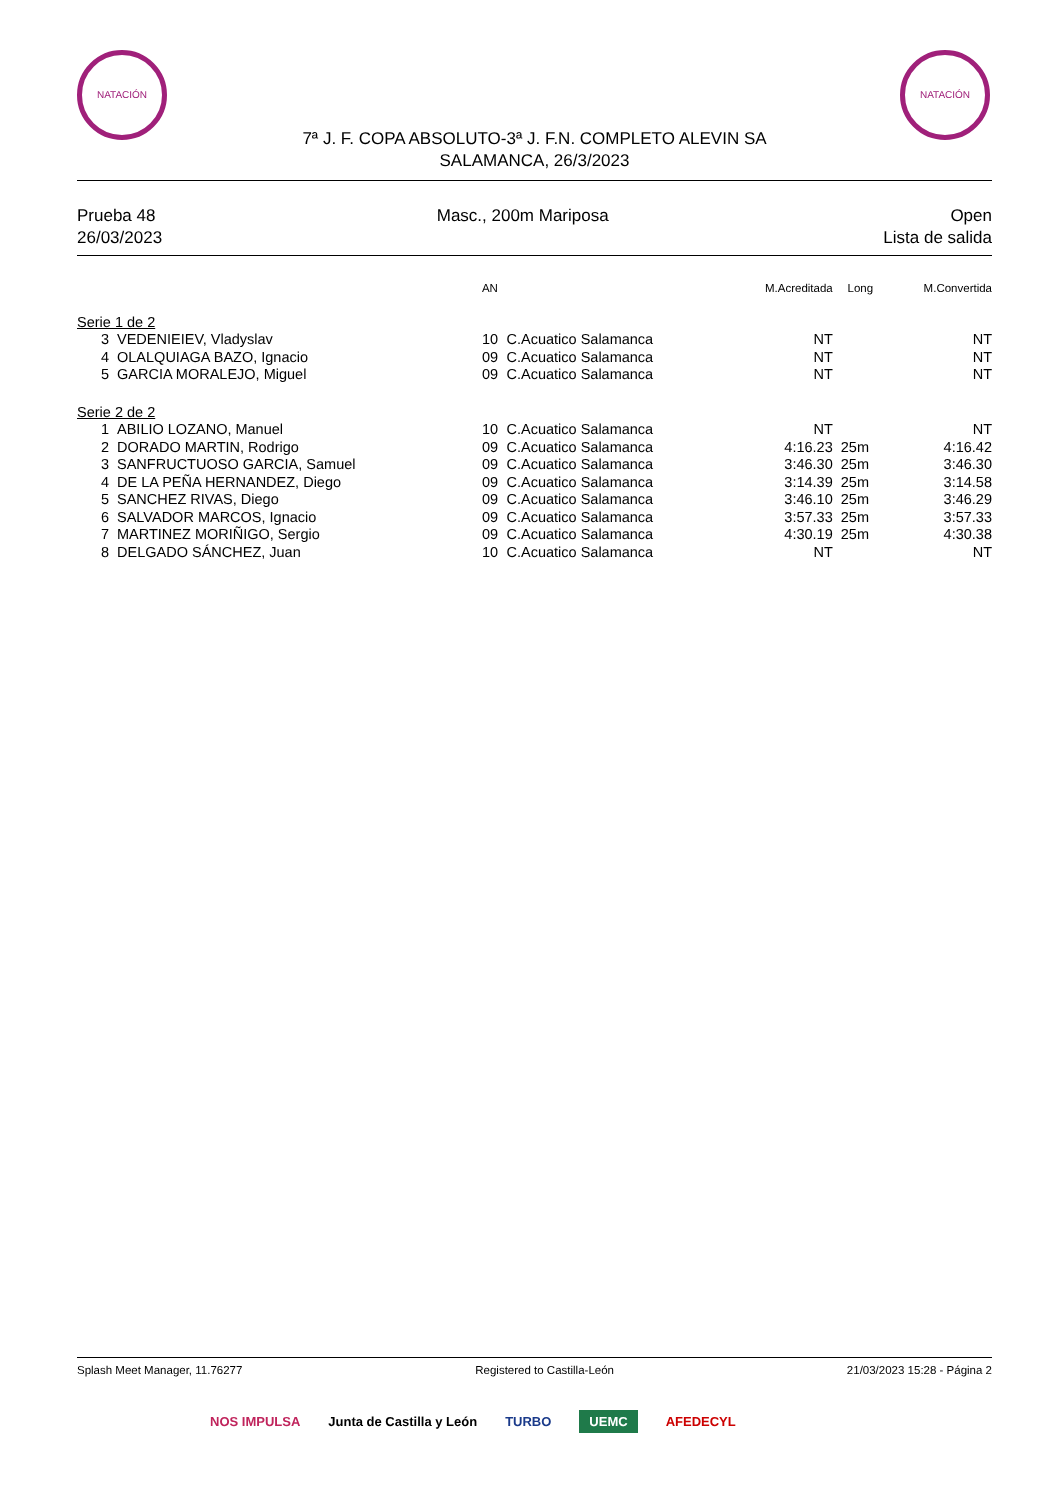NATACIÓN NATACIÓN
7ª J. F. COPA ABSOLUTO-3ª J. F.N. COMPLETO ALEVIN SA
SALAMANCA, 26/3/2023
Prueba 48
26/03/2023
Masc., 200m Mariposa Open
Lista de salida
| | | AN | | M.Acreditada | Long | M.Convertida |
| --- | --- | --- | --- | --- | --- | --- |
| Serie 1 de 2 | | | | | | |
| 3 | VEDENIEIEV, Vladyslav | 10 | C.Acuatico Salamanca | NT | | NT |
| 4 | OLALQUIAGA BAZO, Ignacio | 09 | C.Acuatico Salamanca | NT | | NT |
| 5 | GARCIA MORALEJO, Miguel | 09 | C.Acuatico Salamanca | NT | | NT |
| Serie 2 de 2 | | | | | | |
| 1 | ABILIO LOZANO, Manuel | 10 | C.Acuatico Salamanca | NT | | NT |
| 2 | DORADO MARTIN, Rodrigo | 09 | C.Acuatico Salamanca | 4:16.23 | 25m | 4:16.42 |
| 3 | SANFRUCTUOSO GARCIA, Samuel | 09 | C.Acuatico Salamanca | 3:46.30 | 25m | 3:46.30 |
| 4 | DE LA PEÑA HERNANDEZ, Diego | 09 | C.Acuatico Salamanca | 3:14.39 | 25m | 3:14.58 |
| 5 | SANCHEZ RIVAS, Diego | 09 | C.Acuatico Salamanca | 3:46.10 | 25m | 3:46.29 |
| 6 | SALVADOR MARCOS, Ignacio | 09 | C.Acuatico Salamanca | 3:57.33 | 25m | 3:57.33 |
| 7 | MARTINEZ MORIÑIGO, Sergio | 09 | C.Acuatico Salamanca | 4:30.19 | 25m | 4:30.38 |
| 8 | DELGADO SÁNCHEZ, Juan | 10 | C.Acuatico Salamanca | NT | | NT |
Splash Meet Manager, 11.76277 Registered to Castilla-León 21/03/2023 15:28 - Página 2
NOS IMPULSA Junta de Castilla y León TURBO UEMC AFEDECYL